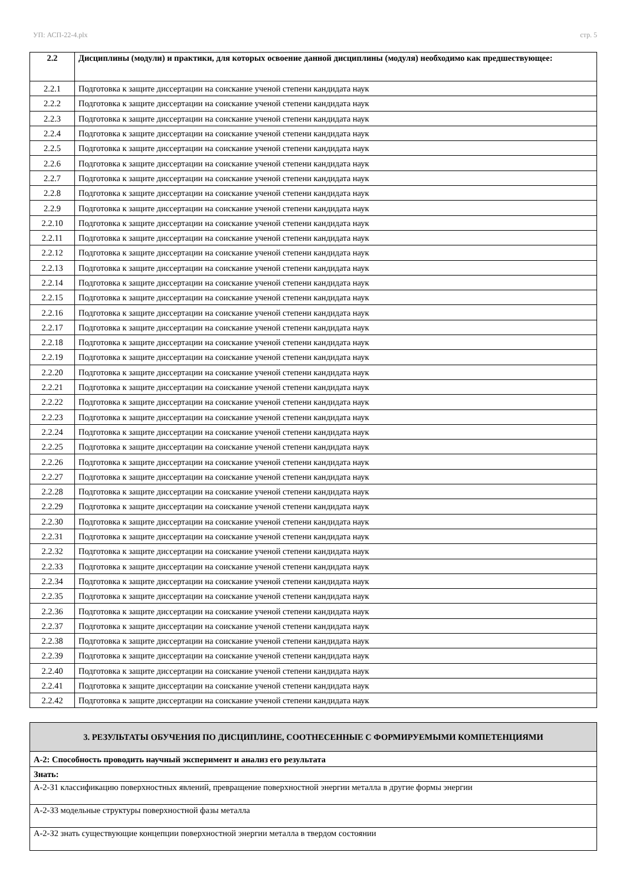УП: АСП-22-4.plx стр. 5
| 2.2 | Дисциплины (модули) и практики, для которых освоение данной дисциплины (модуля) необходимо как предшествующее: |
| --- | --- |
| 2.2.1 | Подготовка к защите диссертации на соискание ученой степени кандидата наук |
| 2.2.2 | Подготовка к защите диссертации на соискание ученой степени кандидата наук |
| 2.2.3 | Подготовка к защите диссертации на соискание ученой степени кандидата наук |
| 2.2.4 | Подготовка к защите диссертации на соискание ученой степени кандидата наук |
| 2.2.5 | Подготовка к защите диссертации на соискание ученой степени кандидата наук |
| 2.2.6 | Подготовка к защите диссертации на соискание ученой степени кандидата наук |
| 2.2.7 | Подготовка к защите диссертации на соискание ученой степени кандидата наук |
| 2.2.8 | Подготовка к защите диссертации на соискание ученой степени кандидата наук |
| 2.2.9 | Подготовка к защите диссертации на соискание ученой степени кандидата наук |
| 2.2.10 | Подготовка к защите диссертации на соискание ученой степени кандидата наук |
| 2.2.11 | Подготовка к защите диссертации на соискание ученой степени кандидата наук |
| 2.2.12 | Подготовка к защите диссертации на соискание ученой степени кандидата наук |
| 2.2.13 | Подготовка к защите диссертации на соискание ученой степени кандидата наук |
| 2.2.14 | Подготовка к защите диссертации на соискание ученой степени кандидата наук |
| 2.2.15 | Подготовка к защите диссертации на соискание ученой степени кандидата наук |
| 2.2.16 | Подготовка к защите диссертации на соискание ученой степени кандидата наук |
| 2.2.17 | Подготовка к защите диссертации на соискание ученой степени кандидата наук |
| 2.2.18 | Подготовка к защите диссертации на соискание ученой степени кандидата наук |
| 2.2.19 | Подготовка к защите диссертации на соискание ученой степени кандидата наук |
| 2.2.20 | Подготовка к защите диссертации на соискание ученой степени кандидата наук |
| 2.2.21 | Подготовка к защите диссертации на соискание ученой степени кандидата наук |
| 2.2.22 | Подготовка к защите диссертации на соискание ученой степени кандидата наук |
| 2.2.23 | Подготовка к защите диссертации на соискание ученой степени кандидата наук |
| 2.2.24 | Подготовка к защите диссертации на соискание ученой степени кандидата наук |
| 2.2.25 | Подготовка к защите диссертации на соискание ученой степени кандидата наук |
| 2.2.26 | Подготовка к защите диссертации на соискание ученой степени кандидата наук |
| 2.2.27 | Подготовка к защите диссертации на соискание ученой степени кандидата наук |
| 2.2.28 | Подготовка к защите диссертации на соискание ученой степени кандидата наук |
| 2.2.29 | Подготовка к защите диссертации на соискание ученой степени кандидата наук |
| 2.2.30 | Подготовка к защите диссертации на соискание ученой степени кандидата наук |
| 2.2.31 | Подготовка к защите диссертации на соискание ученой степени кандидата наук |
| 2.2.32 | Подготовка к защите диссертации на соискание ученой степени кандидата наук |
| 2.2.33 | Подготовка к защите диссертации на соискание ученой степени кандидата наук |
| 2.2.34 | Подготовка к защите диссертации на соискание ученой степени кандидата наук |
| 2.2.35 | Подготовка к защите диссертации на соискание ученой степени кандидата наук |
| 2.2.36 | Подготовка к защите диссертации на соискание ученой степени кандидата наук |
| 2.2.37 | Подготовка к защите диссертации на соискание ученой степени кандидата наук |
| 2.2.38 | Подготовка к защите диссертации на соискание ученой степени кандидата наук |
| 2.2.39 | Подготовка к защите диссертации на соискание ученой степени кандидата наук |
| 2.2.40 | Подготовка к защите диссертации на соискание ученой степени кандидата наук |
| 2.2.41 | Подготовка к защите диссертации на соискание ученой степени кандидата наук |
| 2.2.42 | Подготовка к защите диссертации на соискание ученой степени кандидата наук |
| 3. РЕЗУЛЬТАТЫ ОБУЧЕНИЯ ПО ДИСЦИПЛИНЕ, СООТНЕСЕННЫЕ С ФОРМИРУЕМЫМИ КОМПЕТЕНЦИЯМИ |
| --- |
| А-2: Способность проводить научный эксперимент и анализ его результата |
| Знать: |
| А-2-З1 классификацию поверхностных явлений, превращение поверхностной энергии металла в другие формы энергии |
| А-2-З3 модельные структуры поверхностной фазы металла |
| А-2-З2 знать существующие концепции поверхностной энергии металла в твердом состоянии |